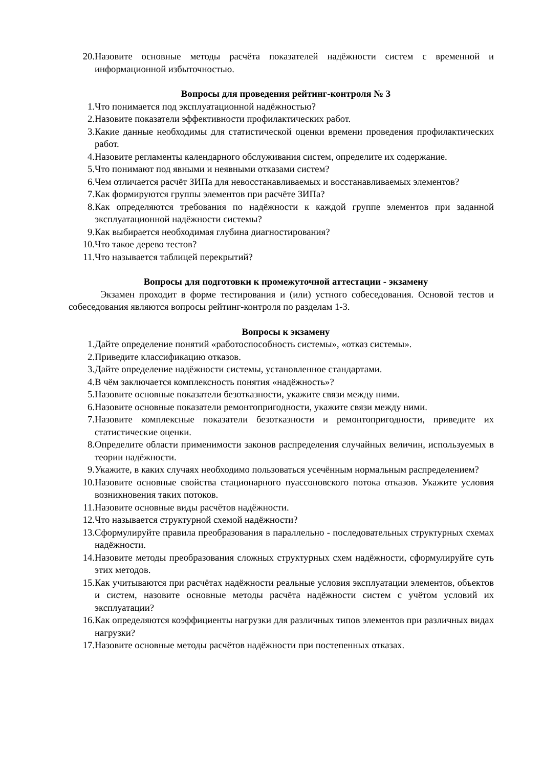20. Назовите основные методы расчёта показателей надёжности систем с временной и информационной избыточностью.
Вопросы для проведения рейтинг-контроля № 3
1. Что понимается под эксплуатационной надёжностью?
2. Назовите показатели эффективности профилактических работ.
3. Какие данные необходимы для статистической оценки времени проведения профилактических работ.
4. Назовите регламенты календарного обслуживания систем, определите их содержание.
5. Что понимают под явными и неявными отказами систем?
6. Чем отличается расчёт ЗИПа для невосстанавливаемых и восстанавливаемых элементов?
7. Как формируются группы элементов при расчёте ЗИПа?
8. Как определяются требования по надёжности к каждой группе элементов при заданной эксплуатационной надёжности системы?
9. Как выбирается необходимая глубина диагностирования?
10. Что такое дерево тестов?
11. Что называется таблицей перекрытий?
Вопросы для подготовки к промежуточной аттестации - экзамену
Экзамен проходит в форме тестирования и (или) устного собеседования. Основой тестов и собеседования являются вопросы рейтинг-контроля по разделам 1-3.
Вопросы к экзамену
1. Дайте определение понятий «работоспособность системы», «отказ системы».
2. Приведите классификацию отказов.
3. Дайте определение надёжности системы, установленное стандартами.
4. В чём заключается комплексность понятия «надёжность»?
5. Назовите основные показатели безотказности, укажите связи между ними.
6. Назовите основные показатели ремонтопригодности, укажите связи между ними.
7. Назовите комплексные показатели безотказности и ремонтопригодности, приведите их статистические оценки.
8. Определите области применимости законов распределения случайных величин, используемых в теории надёжности.
9. Укажите, в каких случаях необходимо пользоваться усечённым нормальным распределением?
10. Назовите основные свойства стационарного пуассоновского потока отказов. Укажите условия возникновения таких потоков.
11. Назовите основные виды расчётов надёжности.
12. Что называется структурной схемой надёжности?
13. Сформулируйте правила преобразования в параллельно - последовательных структурных схемах надёжности.
14. Назовите методы преобразования сложных структурных схем надёжности, сформулируйте суть этих методов.
15. Как учитываются при расчётах надёжности реальные условия эксплуатации элементов, объектов и систем, назовите основные методы расчёта надёжности систем с учётом условий их эксплуатации?
16. Как определяются коэффициенты нагрузки для различных типов элементов при различных видах нагрузки?
17. Назовите основные методы расчётов надёжности при постепенных отказах.